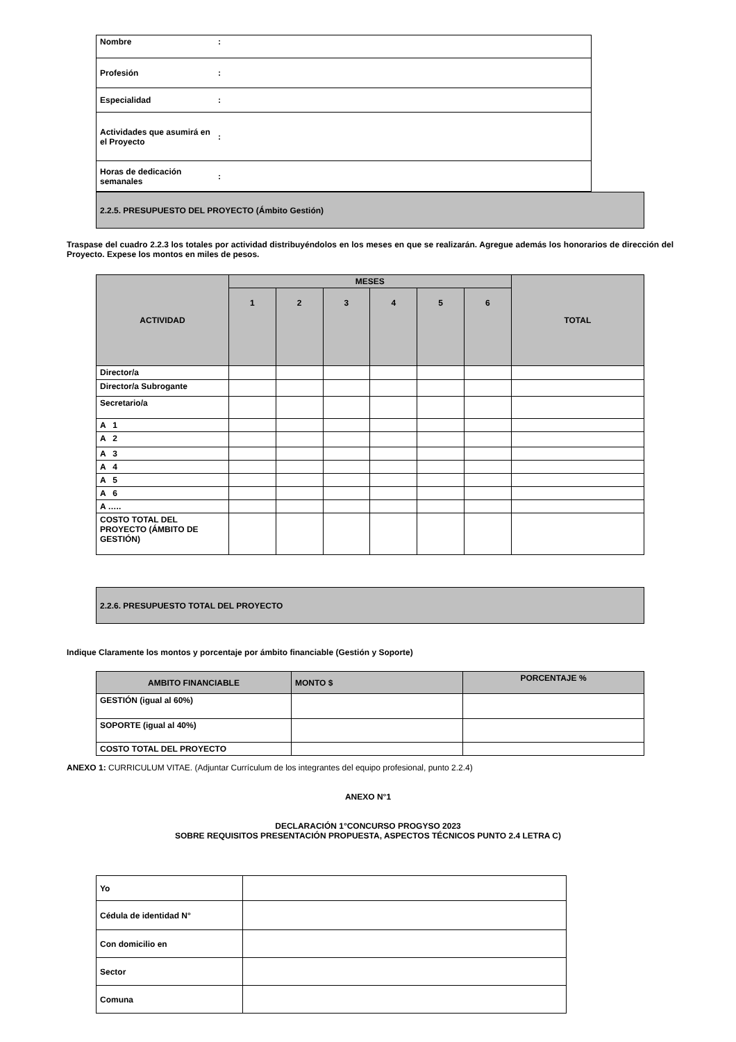| Nombre | : |
| Profesión | : |
| Especialidad | : |
| Actividades que asumirá en el Proyecto | : |
| Horas de dedicación semanales | : |
| 2.2.5. PRESUPUESTO DEL PROYECTO (Ámbito Gestión) |
Traspase del cuadro 2.2.3 los totales por actividad distribuyéndolos en los meses en que se realizarán. Agregue además los honorarios de dirección del Proyecto. Expese los montos en miles de pesos.
| ACTIVIDAD | MESES | | | | | | TOTAL |
| --- | --- | --- | --- | --- | --- | --- | --- |
| | 1 | 2 | 3 | 4 | 5 | 6 | |
| Director/a | | | | | | | |
| Director/a Subrogante | | | | | | | |
| Secretario/a | | | | | | | |
| A 1 | | | | | | | |
| A 2 | | | | | | | |
| A 3 | | | | | | | |
| A 4 | | | | | | | |
| A 5 | | | | | | | |
| A 6 | | | | | | | |
| A ….. | | | | | | | |
| COSTO TOTAL DEL PROYECTO (ÁMBITO DE GESTIÓN) | | | | | | | |
| 2.2.6. PRESUPUESTO TOTAL DEL PROYECTO |
Indique Claramente los montos y porcentaje por ámbito financiable (Gestión y Soporte)
| AMBITO FINANCIABLE | MONTO $ | PORCENTAJE % |
| --- | --- | --- |
| GESTIÓN (igual al 60%) | | |
| SOPORTE (igual al 40%) | | |
| COSTO TOTAL DEL PROYECTO | | |
ANEXO 1: CURRICULUM VITAE. (Adjuntar Currículum de los integrantes del equipo profesional, punto 2.2.4)
ANEXO N°1
DECLARACIÓN 1°CONCURSO PROGYSO 2023
SOBRE REQUISITOS PRESENTACIÓN PROPUESTA, ASPECTOS TÉCNICOS PUNTO 2.4 LETRA C)
| Yo | |
| Cédula de identidad N° | |
| Con domicilio en | |
| Sector | |
| Comuna | |